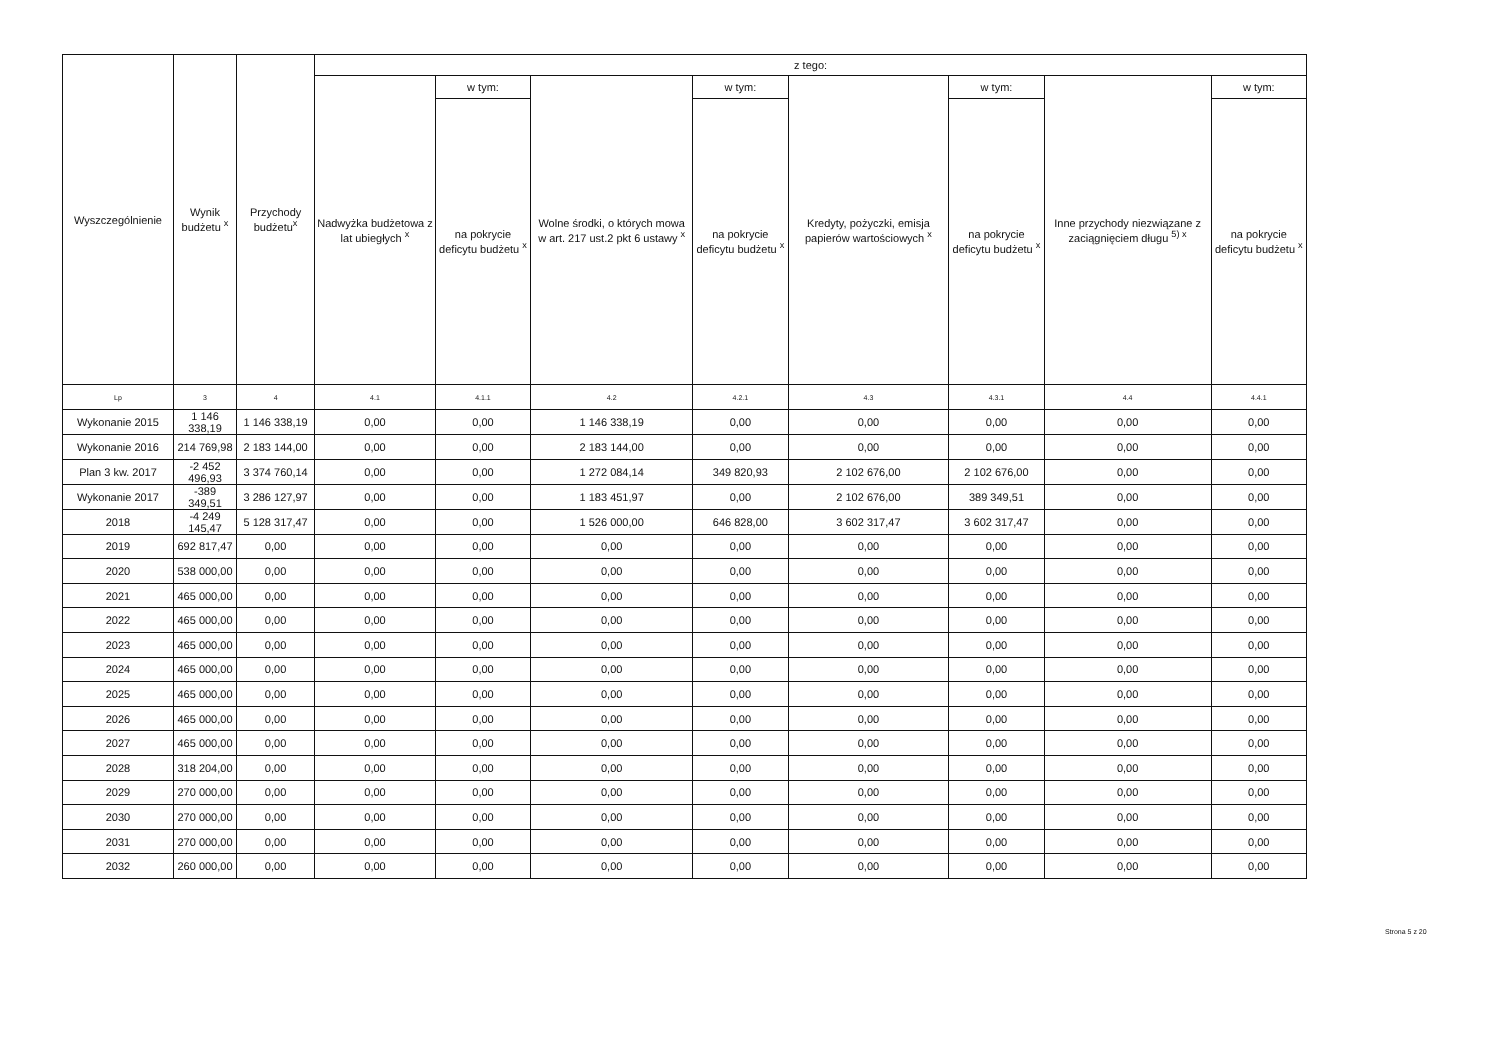| Wyszczególnienie | Wynik budżetu <sup>x</sup> | Przychody budżetu<sup>x</sup> | z tego: | | | | | | | |
| --- | --- | --- | --- | --- | --- | --- | --- | --- | --- | --- |
| | | | Nadwyżka budżetowa z lat ubiegłych <sup>x</sup> | w tym: | Wolne środki, o których mowa w art. 217 ust.2 pkt 6 ustawy <sup>x</sup> | w tym: | Kredyty, pożyczki, emisja papierów wartościowych <sup>x</sup> | w tym: | Inne przychody niezwiązane z zaciągnięciem długu <sup>5) x</sup> | w tym: |
| | | | | na pokrycie deficytu budżetu <sup>x</sup> | | na pokrycie deficytu budżetu <sup>x</sup> | | na pokrycie deficytu budżetu <sup>x</sup> | | na pokrycie deficytu budżetu <sup>x</sup> |
| Lp | 3 | 4 | 4.1 | 4.1.1 | 4.2 | 4.2.1 | 4.3 | 4.3.1 | 4.4 | 4.4.1 |
| Wykonanie 2015 | 1 146 338,19 | 1 146 338,19 | 0,00 | 0,00 | 1 146 338,19 | 0,00 | 0,00 | 0,00 | 0,00 | 0,00 |
| Wykonanie 2016 | 214 769,98 | 2 183 144,00 | 0,00 | 0,00 | 2 183 144,00 | 0,00 | 0,00 | 0,00 | 0,00 | 0,00 |
| Plan 3 kw. 2017 | -2 452 496,93 | 3 374 760,14 | 0,00 | 0,00 | 1 272 084,14 | 349 820,93 | 2 102 676,00 | 2 102 676,00 | 0,00 | 0,00 |
| Wykonanie 2017 | -389 349,51 | 3 286 127,97 | 0,00 | 0,00 | 1 183 451,97 | 0,00 | 2 102 676,00 | 389 349,51 | 0,00 | 0,00 |
| 2018 | -4 249 145,47 | 5 128 317,47 | 0,00 | 0,00 | 1 526 000,00 | 646 828,00 | 3 602 317,47 | 3 602 317,47 | 0,00 | 0,00 |
| 2019 | 692 817,47 | 0,00 | 0,00 | 0,00 | 0,00 | 0,00 | 0,00 | 0,00 | 0,00 | 0,00 |
| 2020 | 538 000,00 | 0,00 | 0,00 | 0,00 | 0,00 | 0,00 | 0,00 | 0,00 | 0,00 | 0,00 |
| 2021 | 465 000,00 | 0,00 | 0,00 | 0,00 | 0,00 | 0,00 | 0,00 | 0,00 | 0,00 | 0,00 |
| 2022 | 465 000,00 | 0,00 | 0,00 | 0,00 | 0,00 | 0,00 | 0,00 | 0,00 | 0,00 | 0,00 |
| 2023 | 465 000,00 | 0,00 | 0,00 | 0,00 | 0,00 | 0,00 | 0,00 | 0,00 | 0,00 | 0,00 |
| 2024 | 465 000,00 | 0,00 | 0,00 | 0,00 | 0,00 | 0,00 | 0,00 | 0,00 | 0,00 | 0,00 |
| 2025 | 465 000,00 | 0,00 | 0,00 | 0,00 | 0,00 | 0,00 | 0,00 | 0,00 | 0,00 | 0,00 |
| 2026 | 465 000,00 | 0,00 | 0,00 | 0,00 | 0,00 | 0,00 | 0,00 | 0,00 | 0,00 | 0,00 |
| 2027 | 465 000,00 | 0,00 | 0,00 | 0,00 | 0,00 | 0,00 | 0,00 | 0,00 | 0,00 | 0,00 |
| 2028 | 318 204,00 | 0,00 | 0,00 | 0,00 | 0,00 | 0,00 | 0,00 | 0,00 | 0,00 | 0,00 |
| 2029 | 270 000,00 | 0,00 | 0,00 | 0,00 | 0,00 | 0,00 | 0,00 | 0,00 | 0,00 | 0,00 |
| 2030 | 270 000,00 | 0,00 | 0,00 | 0,00 | 0,00 | 0,00 | 0,00 | 0,00 | 0,00 | 0,00 |
| 2031 | 270 000,00 | 0,00 | 0,00 | 0,00 | 0,00 | 0,00 | 0,00 | 0,00 | 0,00 | 0,00 |
| 2032 | 260 000,00 | 0,00 | 0,00 | 0,00 | 0,00 | 0,00 | 0,00 | 0,00 | 0,00 | 0,00 |
Strona 5 z 20